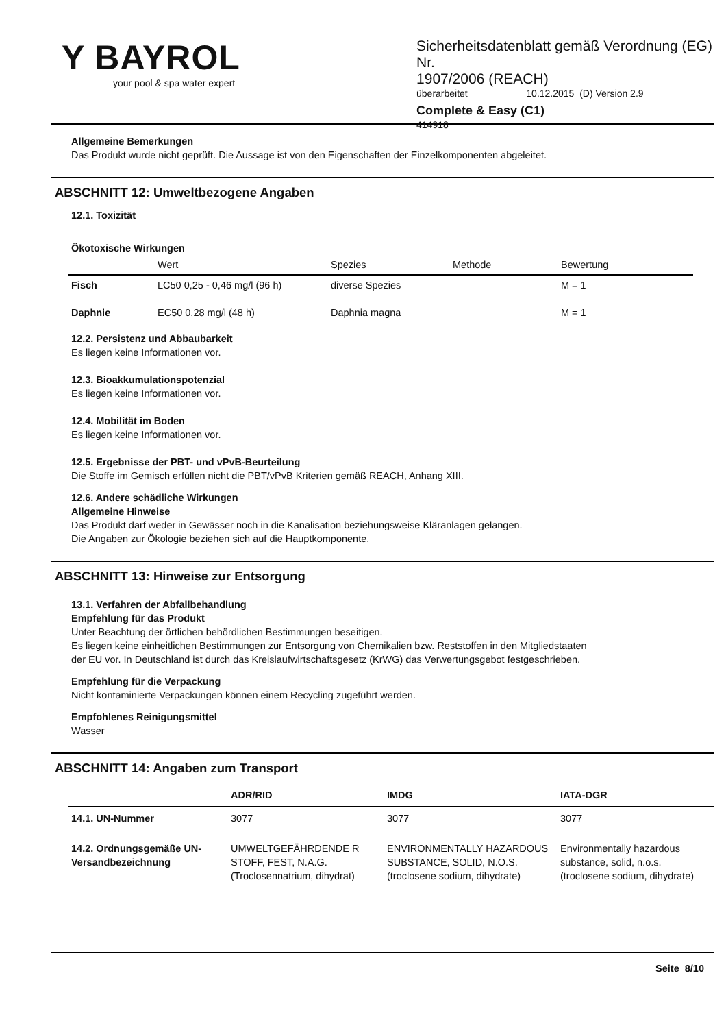Y BAYROL
your pool & spa water expert
Sicherheitsdatenblatt gemäß Verordnung (EG) Nr.
1907/2006 (REACH)
überarbeitet 10.12.2015 (D) Version 2.9
Complete & Easy (C1)
414918
Allgemeine Bemerkungen
Das Produkt wurde nicht geprüft. Die Aussage ist von den Eigenschaften der Einzelkomponenten abgeleitet.
ABSCHNITT 12: Umweltbezogene Angaben
12.1. Toxizität
Ökotoxische Wirkungen
| | Wert | Spezies | Methode | Bewertung |
| --- | --- | --- | --- | --- |
| Fisch | LC50 0,25 - 0,46 mg/l (96 h) | diverse Spezies | | M = 1 |
| Daphnie | EC50 0,28 mg/l (48 h) | Daphnia magna | | M = 1 |
12.2. Persistenz und Abbaubarkeit
Es liegen keine Informationen vor.
12.3. Bioakkumulationspotenzial
Es liegen keine Informationen vor.
12.4. Mobilität im Boden
Es liegen keine Informationen vor.
12.5. Ergebnisse der PBT- und vPvB-Beurteilung
Die Stoffe im Gemisch erfüllen nicht die PBT/vPvB Kriterien gemäß REACH, Anhang XIII.
12.6. Andere schädliche Wirkungen
Allgemeine Hinweise
Das Produkt darf weder in Gewässer noch in die Kanalisation beziehungsweise Kläranlagen gelangen.
Die Angaben zur Ökologie beziehen sich auf die Hauptkomponente.
ABSCHNITT 13: Hinweise zur Entsorgung
13.1. Verfahren der Abfallbehandlung
Empfehlung für das Produkt
Unter Beachtung der örtlichen behördlichen Bestimmungen beseitigen.
Es liegen keine einheitlichen Bestimmungen zur Entsorgung von Chemikalien bzw. Reststoffen in den Mitgliedstaaten
der EU vor. In Deutschland ist durch das Kreislaufwirtschaftsgesetz (KrWG) das Verwertungsgebot festgeschrieben.
Empfehlung für die Verpackung
Nicht kontaminierte Verpackungen können einem Recycling zugeführt werden.
Empfohlenes Reinigungsmittel
Wasser
ABSCHNITT 14: Angaben zum Transport
| | ADR/RID | IMDG | IATA-DGR |
| --- | --- | --- | --- |
| 14.1. UN-Nummer | 3077 | 3077 | 3077 |
| 14.2. Ordnungsgemäße UN-Versandbezeichnung | UMWELTGEFÄHRDENDE R STOFF, FEST, N.A.G. (Troclosennatrium, dihydrat) | ENVIRONMENTALLY HAZARDOUS SUBSTANCE, SOLID, N.O.S. (troclosene sodium, dihydrate) | Environmentally hazardous substance, solid, n.o.s. (troclosene sodium, dihydrate) |
Seite 8/10